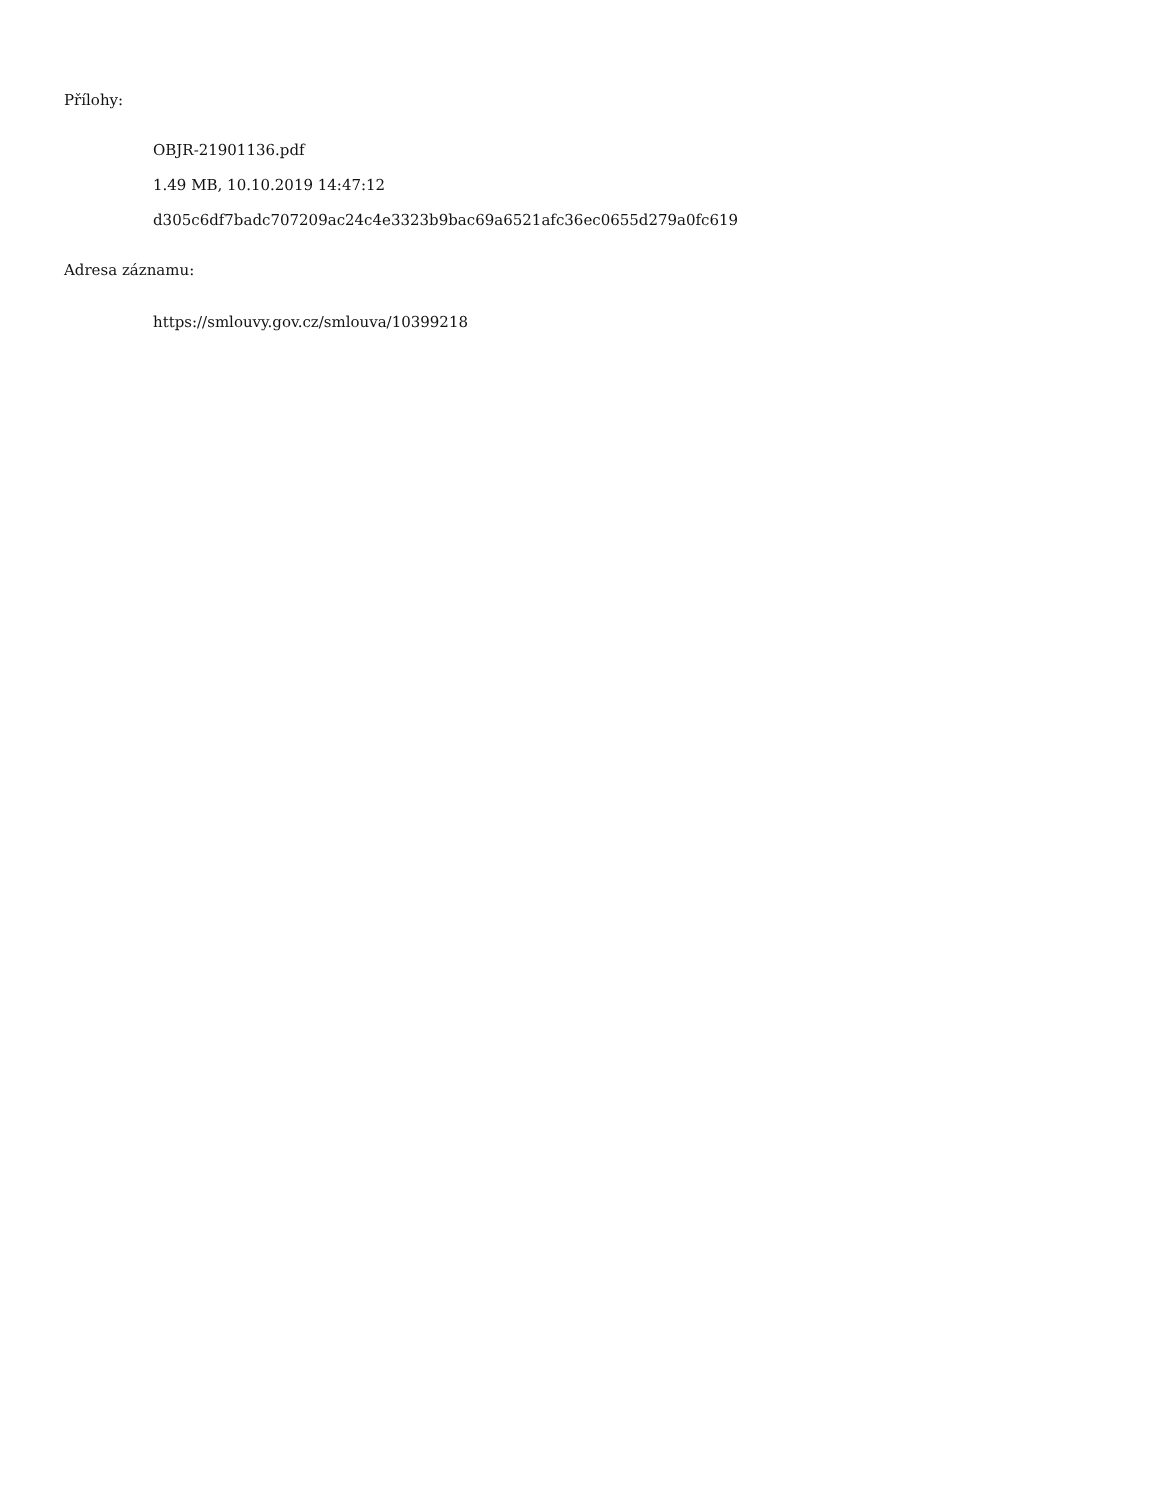Přílohy:
OBJR-21901136.pdf
1.49 MB, 10.10.2019 14:47:12
d305c6df7badc707209ac24c4e3323b9bac69a6521afc36ec0655d279a0fc619
Adresa záznamu:
https://smlouvy.gov.cz/smlouva/10399218